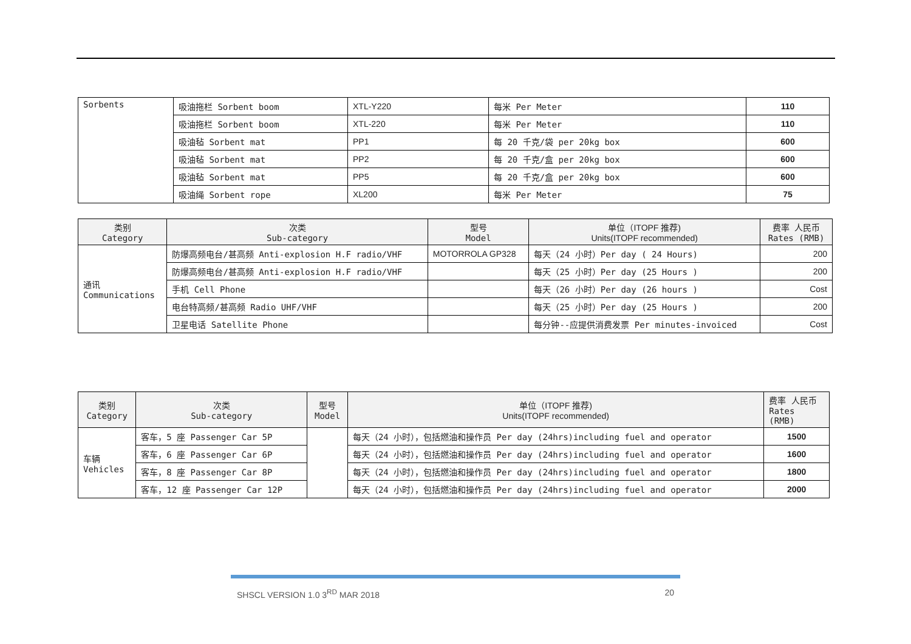| Sorbents | 吸油拖栏 Sorbent boom | XTL-Y220 | 每米 Per Meter | 110 |
| | 吸油拖栏 Sorbent boom | XTL-220 | 每米 Per Meter | 110 |
| | 吸油毡 Sorbent mat | PP1 | 每 20 千克/袋 per 20kg box | 600 |
| | 吸油毡 Sorbent mat | PP2 | 每 20 千克/盒 per 20kg box | 600 |
| | 吸油毡 Sorbent mat | PP5 | 每 20 千克/盒 per 20kg box | 600 |
| | 吸油绳 Sorbent rope | XL200 | 每米 Per Meter | 75 |
| 类别 Category | 次类 Sub-category | 型号 Model | 单位（ITOPF 推荐) Units(ITOPF recommended) | 费率 人民币 Rates (RMB) |
| --- | --- | --- | --- | --- |
| 通讯 Communications | 防爆高频电台/甚高频 Anti-explosion H.F radio/VHF | MOTORROLA GP328 | 每天（24 小时）Per day ( 24 Hours) | 200 |
| | 防爆高频电台/甚高频 Anti-explosion H.F radio/VHF | | 每天（25 小时）Per day (25 Hours ) | 200 |
| | 手机 Cell Phone | | 每天（26 小时）Per day (26 hours ) | Cost |
| | 电台特高频/甚高频 Radio UHF/VHF | | 每天（25 小时）Per day (25 Hours ) | 200 |
| | 卫星电话 Satellite Phone | | 每分钟--应提供消费发票 Per minutes-invoiced | Cost |
| 类别 Category | 次类 Sub-category | 型号 Model | 单位（ITOPF 推荐) Units(ITOPF recommended) | 费率 人民币 Rates (RMB) |
| --- | --- | --- | --- | --- |
| 车辆 Vehicles | 客车，5 座 Passenger Car 5P | | 每天（24 小时），包括燃油和操作员 Per day (24hrs)including fuel and operator | 1500 |
| | 客车，6 座 Passenger Car 6P | | 每天（24 小时），包括燃油和操作员 Per day (24hrs)including fuel and operator | 1600 |
| | 客车，8 座 Passenger Car 8P | | 每天（24 小时），包括燃油和操作员 Per day (24hrs)including fuel and operator | 1800 |
| | 客车，12 座 Passenger Car 12P | | 每天（24 小时），包括燃油和操作员 Per day (24hrs)including fuel and operator | 2000 |
SHSCL VERSION 1.0 3<sup>RD</sup> MAR 2018 20